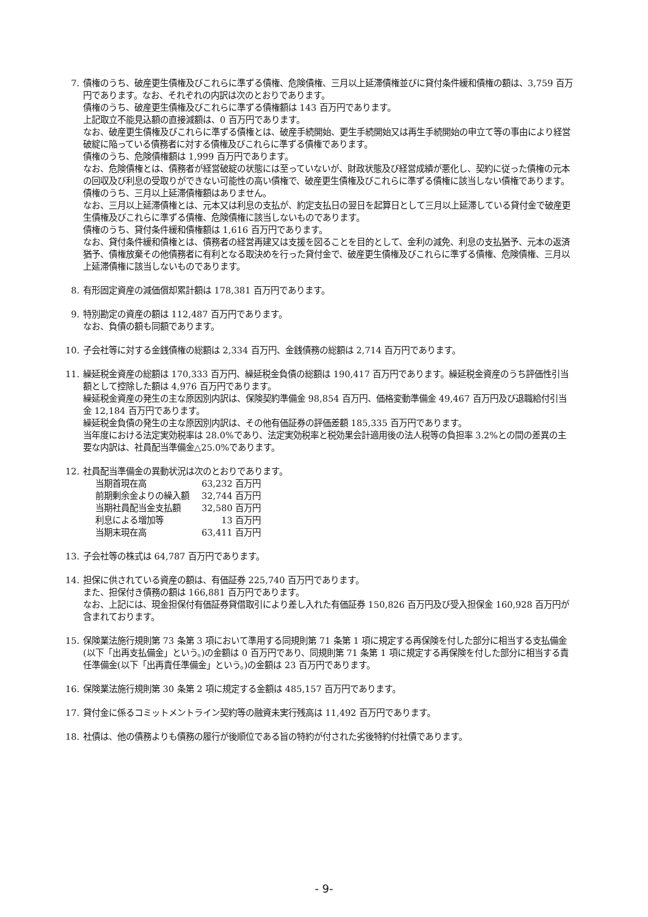7. 債権のうち、破産更生債権及びこれらに準ずる債権、危険債権、三月以上延滞債権並びに貸付条件緩和債権の額は、3,759 百万円であります。なお、それぞれの内訳は次のとおりであります。
債権のうち、破産更生債権及びこれらに準ずる債権額は 143 百万円であります。
上記取立不能見込額の直接減額は、0 百万円であります。
なお、破産更生債権及びこれらに準ずる債権とは、破産手続開始、更生手続開始又は再生手続開始の申立て等の事由により経営破綻に陥っている債務者に対する債権及びこれらに準ずる債権であります。
債権のうち、危険債権額は 1,999 百万円であります。
なお、危険債権とは、債務者が経営破綻の状態には至っていないが、財政状態及び経営成績が悪化し、契約に従った債権の元本の回収及び利息の受取りができない可能性の高い債権で、破産更生債権及びこれらに準ずる債権に該当しない債権であります。
債権のうち、三月以上延滞債権額はありません。
なお、三月以上延滞債権とは、元本又は利息の支払が、約定支払日の翌日を起算日として三月以上延滞している貸付金で破産更生債権及びこれらに準ずる債権、危険債権に該当しないものであります。
債権のうち、貸付条件緩和債権額は 1,616 百万円であります。
なお、貸付条件緩和債権とは、債務者の経営再建又は支援を図ることを目的として、金利の減免、利息の支払猶予、元本の返済猶予、債権放棄その他債務者に有利となる取決めを行った貸付金で、破産更生債権及びこれらに準ずる債権、危険債権、三月以上延滞債権に該当しないものであります。
8. 有形固定資産の減価償却累計額は 178,381 百万円であります。
9. 特別勘定の資産の額は 112,487 百万円であります。
なお、負債の額も同額であります。
10. 子会社等に対する金銭債権の総額は 2,334 百万円、金銭債務の総額は 2,714 百万円であります。
11. 繰延税金資産の総額は 170,333 百万円、繰延税金負債の総額は 190,417 百万円であります。繰延税金資産のうち評価性引当額として控除した額は 4,976 百万円であります。
繰延税金資産の発生の主な原因別内訳は、保険契約準備金 98,854 百万円、価格変動準備金 49,467 百万円及び退職給付引当金 12,184 百万円であります。
繰延税金負債の発生の主な原因別内訳は、その他有価証券の評価差額 185,335 百万円であります。
当年度における法定実効税率は 28.0%であり、法定実効税率と税効果会計適用後の法人税等の負担率 3.2%との間の差異の主要な内訳は、社員配当準備金△25.0%であります。
12. 社員配当準備金の異動状況は次のとおりであります。
| 当期首現在高 | 63,232 百万円 |
| 前期剰余金よりの繰入額 | 32,744 百万円 |
| 当期社員配当金支払額 | 32,580 百万円 |
| 利息による増加等 | 13 百万円 |
| 当期末現在高 | 63,411 百万円 |
13. 子会社等の株式は 64,787 百万円であります。
14. 担保に供されている資産の額は、有価証券 225,740 百万円であります。
また、担保付き債務の額は 166,881 百万円であります。
なお、上記には、現金担保付有価証券貸借取引により差し入れた有価証券 150,826 百万円及び受入担保金 160,928 百万円が含まれております。
15. 保険業法施行規則第 73 条第 3 項において準用する同規則第 71 条第 1 項に規定する再保険を付した部分に相当する支払備金(以下「出再支払備金」という。)の金額は 0 百万円であり、同規則第 71 条第 1 項に規定する再保険を付した部分に相当する責任準備金(以下「出再責任準備金」という。)の金額は 23 百万円であります。
16. 保険業法施行規則第 30 条第 2 項に規定する金額は 485,157 百万円であります。
17. 貸付金に係るコミットメントライン契約等の融資未実行残高は 11,492 百万円であります。
18. 社債は、他の債務よりも債務の履行が後順位である旨の特約が付された劣後特約付社債であります。
- 9-